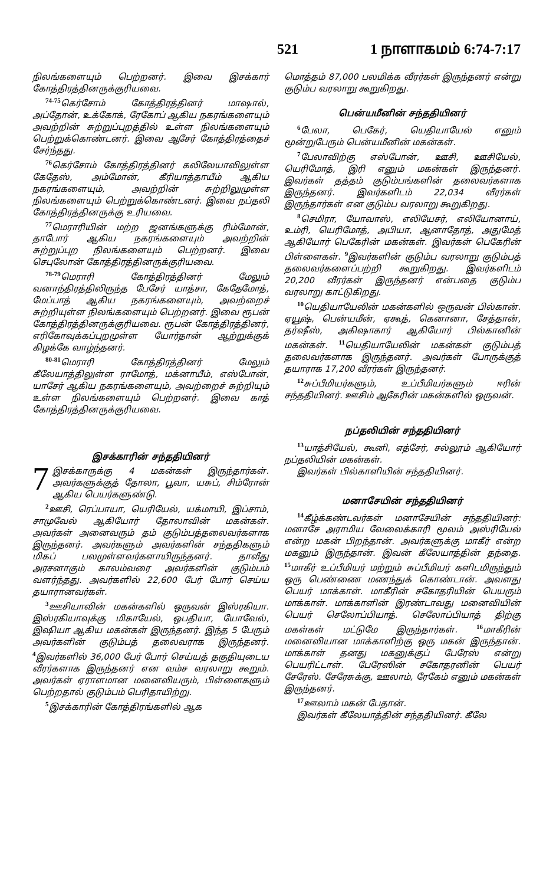521 1 நாளாகமம் 6:74-7:17
நிலங்களையும் பெற்றனர். இவை இசக்கார் கோத்திரத்தினருக்குரியவை.
<sup>74-75</sup>கெர்சோம் கோத்திரத்தினர் மாஷால், அப்தோன், உக்கோக், ரேகோப் ஆகிய நகரங்களையும் அவற்றின் சுற்றுப்புறத்தில் உள்ள நிலங்களையும் பெற்றுக்கொண்டனர். இவை ஆசேர் கோத்திரத்தைச் சேர்ந்தது.
<sup>76</sup> கெர்சோம் கோத்திரத்தினர் கலிலேயாவிலுள்ள கேதேஸ், அம்மோன், கீரியாத்தாயீம் ஆகிய நகரங்களையும், அவற்றின் சுற்றிலுமுள்ள நிலங்களையும் பெற்றுக்கொண்டனர். இவை நப்தலி கோத்திரத்தினருக்கு உரியவை.
<sup>77</sup> மெராரியின் மற்ற ஜனங்களுக்கு ரிம்மோன், தாபோர் ஆகிய நகரங்களையும் அவற்றின் சுற்றுப்புற நிலங்களையும் பெற்றனர். இவை செபுலோன் கோத்திரத்தினருக்குரியவை.
<sup>78-79</sup>மெராரி கோத்திரத்தினர் மேலும் வனாந்திரத்திலிருந்த பேசேர் யாத்சா, கேதேமோத், மேப்பாத் ஆகிய நகரங்களையும், அவற்றைச் சுற்றியுள்ள நிலங்களையும் பெற்றனர். இவை ரூபன் கோத்திரத்தினருக்குரியவை. ரூபன் கோத்திரத்தினர், எரிகோவுக்கப்புறமுள்ள யோர்தான் ஆற்றுக்குக் கிழக்கே வாழ்ந்தனர்.
<sup>80-81</sup>மெராரி கோத்திரத்தினர் மேலும் கீலேயாத்திலுள்ள ராமோத், மக்னாயீம், எஸ்போன், யாசேர் ஆகிய நகரங்களையும், அவற்றைச் சுற்றியும் உள்ள நிலங்களையும் பெற்றனர். இவை காத் கோத்திரத்தினருக்குரியவை.
இசக்காரின் சந்ததியினர்
7 இசக்காருக்கு 4 மகன்கள் இருந்தார்கள். அவர்களுக்குத் தோலா, பூவா, யசுப், சிம்ரோன் ஆகிய பெயர்களுண்டு.
<sup>2</sup> ஊசி, ரெப்பாயா, யெரியேல், யக்மாயி, இப்சாம், சாமுவேல் ஆகியோர் தோலாவின் மகன்கள். அவர்கள் அனைவரும் தம் குடும்பத்தலைவர்களாக இருந்தனர். அவர்களும் அவர்களின் சந்ததிகளும் மிகப் பலமுள்ளவர்களாயிருந்தனர். தாவீது அரசனாகும் காலம்வரை அவர்களின் குடும்பம் வளர்ந்தது. அவர்களில் 22,600 பேர் போர் செய்ய தயாரானவர்கள்.
<sup>3</sup> ஊசியாவின் மகன்களில் ஒருவன் இஸ்ரகியா. இஸ்ரகியாவுக்கு மிகாயேல், ஒபதியா, யோவேல், இஷியா ஆகிய மகன்கள் இருந்தனர். இந்த 5 பேரும் அவர்களின் குடும்பத் தலைவராக இருந்தனர். <sup>4</sup>இவர்களில் 36,000 பேர் போர் செய்யத் தகுதியுடைய வீரர்களாக இருந்தனர் என வம்ச வரலாறு கூறும். அவர்கள் ஏராளமான மனைவியரும், பிள்ளைகளும் பெற்றதால் குடும்பம் பெரிதாயிற்று.
<sup>5</sup> இசக்காரின் கோத்திரங்களில் ஆக
மொத்தம் 87,000 பலமிக்க வீரர்கள் இருந்தனர் என்று குடும்ப வரலாறு கூறுகிறது.
பென்யமீனின் சந்ததியினர்
<sup>6</sup> பேலா, பெகேர், யெதியாயேல் எனும் மூன்றுபேரும் பென்யமீனின் மகன்கள்.
<sup>7</sup> பேலாவிற்கு எஸ்போன், ஊசி, ஊசியேல், யெரிமோத், இரி எனும் மகன்கள் இருந்தனர். இவர்கள் தத்தம் குடும்பங்களின் தலைவர்களாக இருந்தனர். இவர்களிடம் 22,034 வீரர்கள் இருந்தார்கள் என குடும்ப வரலாறு கூறுகிறது.
<sup>8</sup> செமிரா, யோவாஸ், எலியேசர், எலியோனாய், உம்ரி, யெரிமோத், அபியா, ஆனாதோத், அதுமேத் ஆகியோர் பெகேரின் மகன்கள். இவர்கள் பெகேரின் பிள்ளைகள். <sup>9</sup>இவர்களின் குடும்ப வரலாறு குடும்பத் தலைவர்களைப்பற்றி கூறுகிறது. இவர்களிடம் 20,200 வீரர்கள் இருந்தனர் என்பதை குடும்ப வரலாறு காட்டுகிறது.
<sup>10</sup> யெதியாயேலின் மகன்களில் ஒருவன் பில்கான். ஏயூஷ், பென்யமீன், ஏகூத், கெனானா, சேத்தான், தர்ஷீஸ், அகிஷாகார் ஆகியோர் பில்கானின் மகன்கள். <sup>11</sup>யெதியாயேலின் மகன்கள் குடும்பத் தலைவர்களாக இருந்தனர். அவர்கள் போருக்குத் தயாராக 17,200 வீரர்கள் இருந்தனர்.
<sup>12</sup> சுப்பீமியர்களும், உப்பீமியர்களும் ஈரின் சந்ததியினர். ஊசிம் ஆகேரின் மகன்களில் ஒருவன்.
நப்தலியின் சந்ததியினர்
<sup>13</sup> யாத்சியேல், கூனி, எத்சேர், சல்லூம் ஆகியோர் நப்தலியின் மகன்கள்.
இவர்கள் பில்காளியின் சந்ததியினர்.
மனாசேயின் சந்ததியினர்
<sup>14</sup> கீழ்க்கண்டவர்கள் மனாசேயின் சந்ததியினர்: மனாசே அராமிய வேலைக்காரி மூலம் அஸ்ரியேல் என்ற மகன் பிறந்தான். அவர்களுக்கு மாகீர் என்ற மகனும் இருந்தான். இவன் கீலேயாத்தின் தந்தை. <sup>15</sup>மாகீர் உப்பீமியர் மற்றும் சுப்பீமியர் களிடமிருந்தும் ஒரு பெண்ணை மணந்துக் கொண்டான். அவளது பெயர் மாக்காள். மாகீரின் சகோதரியின் பெயரும் மாக்காள். மாக்காளின் இரண்டாவது மனைவியின் பெயர் செலோப்பியாத். செலோப்பியாத் திற்கு மகள்கள் மட்டுமே இருந்தார்கள். <sup>16</sup>மாகீரின் மனைவியான மாக்காளிற்கு ஒரு மகன் இருந்தான். மாக்காள் தனது மகனுக்குப் பேரேஸ் என்று பெயரிட்டாள். பேரேஸின் சகோதரனின் பெயர் சேரேஸ். சேரேசுக்கு, ஊலாம், ரேகேம் எனும் மகன்கள் இருந்தனர்.
<sup>17</sup> ஊலாம் மகன் பேதான்.
இவர்கள் கீலேயாத்தின் சந்ததியினர். கீலே